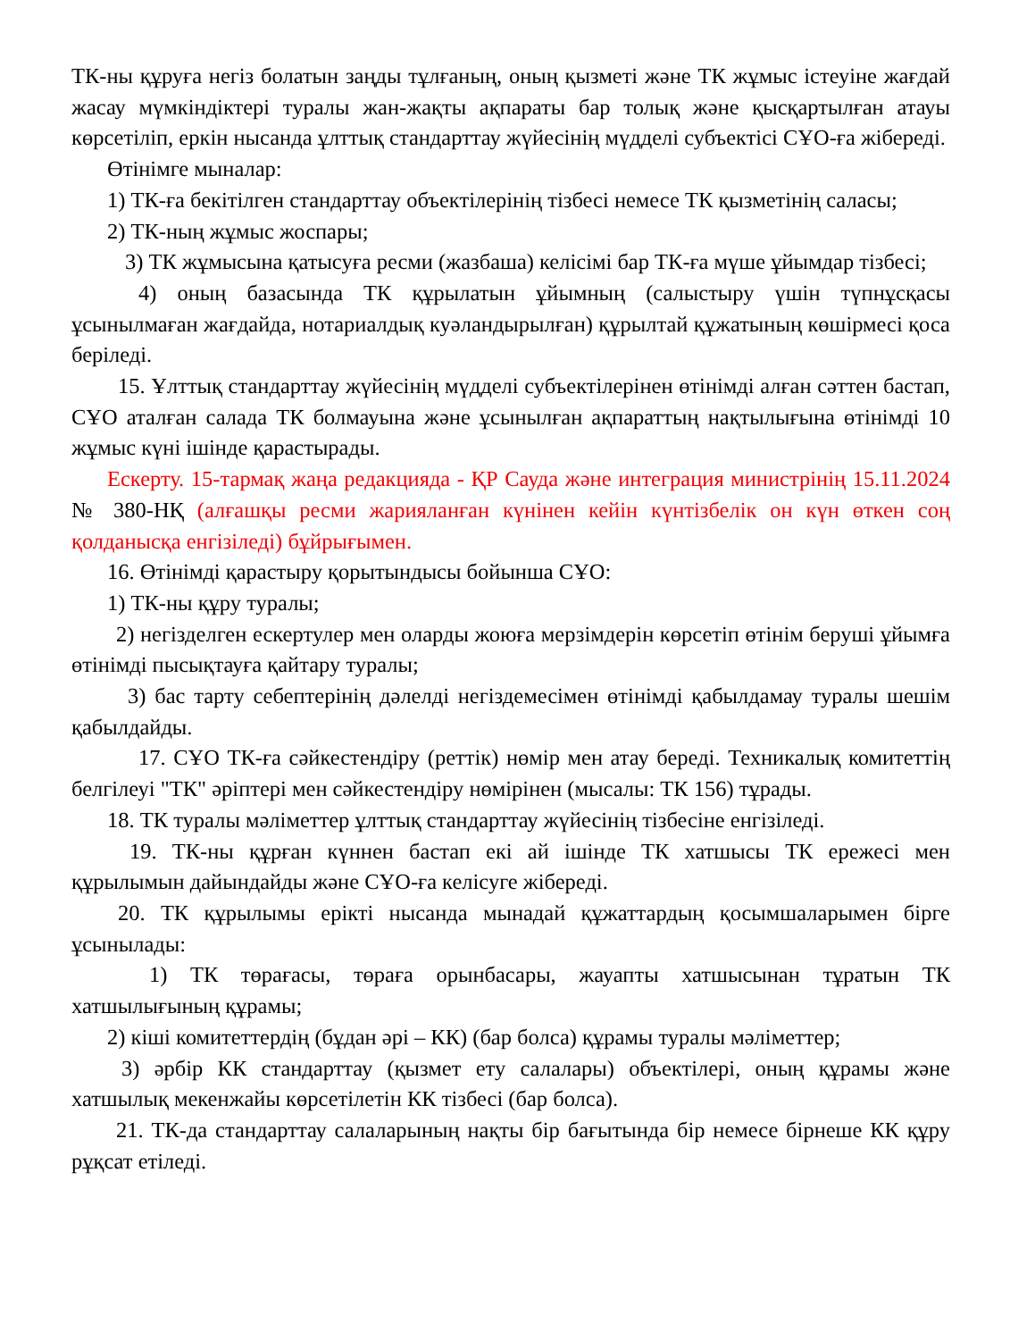ТК-ны құруға негіз болатын заңды тұлғаның, оның қызметі және ТК жұмыс істеуіне жағдай жасау мүмкіндіктері туралы жан-жақты ақпараты бар толық және қысқартылған атауы көрсетіліп, еркін нысанда ұлттық стандарттау жүйесінің мүдделі субъектісі СҰО-ға жібереді.
Өтінімге мыналар:
1) ТК-ға бекітілген стандарттау объектілерінің тізбесі немесе ТК қызметінің саласы;
2) ТК-ның жұмыс жоспары;
3) ТК жұмысына қатысуға ресми (жазбаша) келісімі бар ТК-ға мүше ұйымдар тізбесі;
4) оның базасында ТК құрылатын ұйымның (салыстыру үшін түпнұсқасы ұсынылмаған жағдайда, нотариалдық куәландырылған) құрылтай құжатының көшірмесі қоса беріледі.
15. Ұлттық стандарттау жүйесінің мүдделі субъектілерінен өтінімді алған сәттен бастап, СҰО аталған салада ТК болмауына және ұсынылған ақпараттың нақтылығына өтінімді 10 жұмыс күні ішінде қарастырады.
Ескерту. 15-тармақ жаңа редакцияда - ҚР Сауда және интеграция министрінің 15.11.2024 № 380-НҚ (алғашқы ресми жарияланған күнінен кейін күнтізбелік он күн өткен соң қолданысқа енгізіледі) бұйрығымен.
16. Өтінімді қарастыру қорытындысы бойынша СҰО:
1) ТК-ны құру туралы;
2) негізделген ескертулер мен оларды жоюға мерзімдерін көрсетіп өтінім беруші ұйымға өтінімді пысықтауға қайтару туралы;
3) бас тарту себептерінің дәлелді негіздемесімен өтінімді қабылдамау туралы шешім қабылдайды.
17. СҰО ТК-ға сәйкестендіру (реттік) нөмір мен атау береді. Техникалық комитеттің белгілеуі "ТК" әріптері мен сәйкестендіру нөмірінен (мысалы: ТК 156) тұрады.
18. ТК туралы мәліметтер ұлттық стандарттау жүйесінің тізбесіне енгізіледі.
19. ТК-ны құрған күннен бастап екі ай ішінде ТК хатшысы ТК ережесі мен құрылымын дайындайды және СҰО-ға келісуге жібереді.
20. ТК құрылымы ерікті нысанда мынадай құжаттардың қосымшаларымен бірге ұсынылады:
1) ТК төрағасы, төраға орынбасары, жауапты хатшысынан тұратын ТК хатшылығының құрамы;
2) кіші комитеттердің (бұдан әрі – КК) (бар болса) құрамы туралы мәліметтер;
3) әрбір КК стандарттау (қызмет ету салалары) объектілері, оның құрамы және хатшылық мекенжайы көрсетілетін КК тізбесі (бар болса).
21. ТК-да стандарттау салаларының нақты бір бағытында бір немесе бірнеше КК құру рұқсат етіледі.